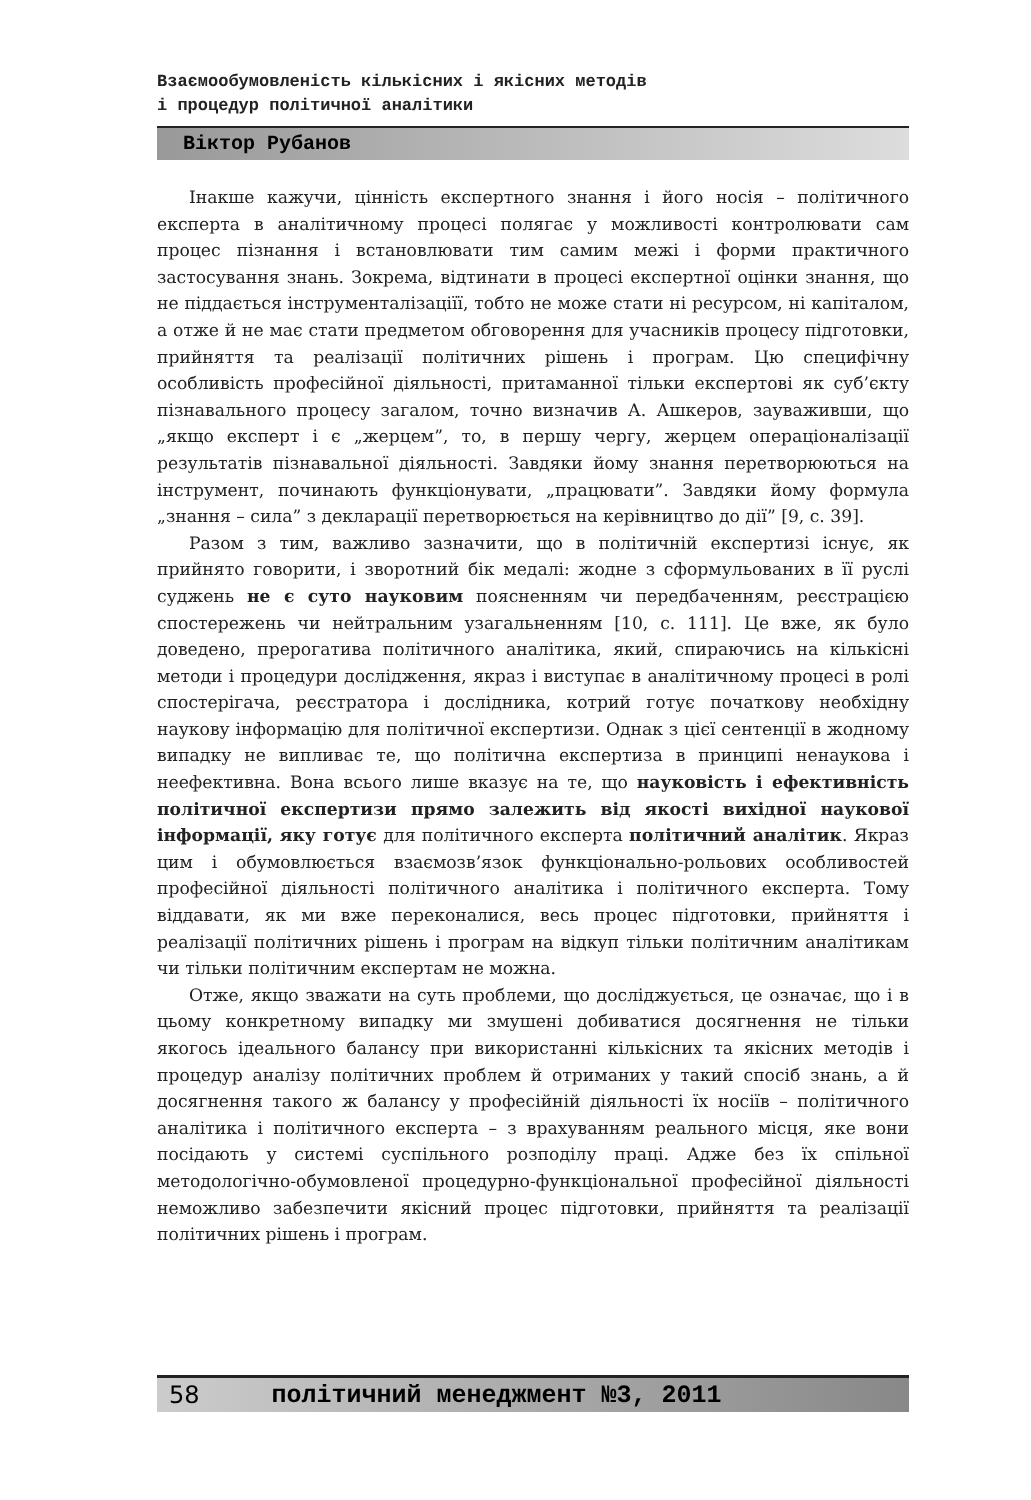Взаємообумовленість кількісних і якісних методів
і процедур політичної аналітики
Віктор Рубанов
Інакше кажучи, цінність експертного знання і його носія – політичного експерта в аналітичному процесі полягає у можливості контролювати сам процес пізнання і встановлювати тим самим межі і форми практичного застосування знань. Зокрема, відтинати в процесі експертної оцінки знання, що не піддається інструменталізаціїї, тобто не може стати ні ресурсом, ні капіталом, а отже й не має стати предметом обговорення для учасників процесу підготовки, прийняття та реалізації політичних рішень і програм. Цю специфічну особливість професійної діяльності, притаманної тільки експертові як суб’єкту пізнавального процесу загалом, точно визначив А. Ашкеров, зауваживши, що „якщо експерт і є „жерцем”, то, в першу чергу, жерцем операціоналізації результатів пізнавальної діяльності. Завдяки йому знання перетворюються на інструмент, починають функціонувати, „працювати”. Завдяки йому формула „знання – сила” з декларації перетворюється на керівництво до дії” [9, с. 39].
Разом з тим, важливо зазначити, що в політичній експертизі існує, як прийнято говорити, і зворотний бік медалі: жодне з сформульованих в її руслі суджень не є суто науковим поясненням чи передбаченням, реєстрацією спостережень чи нейтральним узагальненням [10, с. 111]. Це вже, як було доведено, прерогатива політичного аналітика, який, спираючись на кількісні методи і процедури дослідження, якраз і виступає в аналітичному процесі в ролі спостерігача, реєстратора і дослідника, котрий готує початкову необхідну наукову інформацію для політичної експертизи. Однак з цієї сентенції в жодному випадку не випливає те, що політична експертиза в принципі ненаукова і неефективна. Вона всього лише вказує на те, що науковість і ефективність політичної експертизи прямо залежить від якості вихідної наукової інформації, яку готує для політичного експерта політичний аналітик. Якраз цим і обумовлюється взаємозв’язок функціонально-рольових особливостей професійної діяльності політичного аналітика і політичного експерта. Тому віддавати, як ми вже переконалися, весь процес підготовки, прийняття і реалізації політичних рішень і програм на відкуп тільки політичним аналітикам чи тільки політичним експертам не можна.
Отже, якщо зважати на суть проблеми, що досліджується, це означає, що і в цьому конкретному випадку ми змушені добиватися досягнення не тільки якогось ідеального балансу при використанні кількісних та якісних методів і процедур аналізу політичних проблем й отриманих у такий спосіб знань, а й досягнення такого ж балансу у професійній діяльності їх носіїв – політичного аналітика і політичного експерта – з врахуванням реального місця, яке вони посідають у системі суспільного розподілу праці. Адже без їх спільної методологічно-обумовленої процедурно-функціональної професійної діяльності неможливо забезпечити якісний процес підготовки, прийняття та реалізації політичних рішень і програм.
58 політичний менеджмент №3, 2011